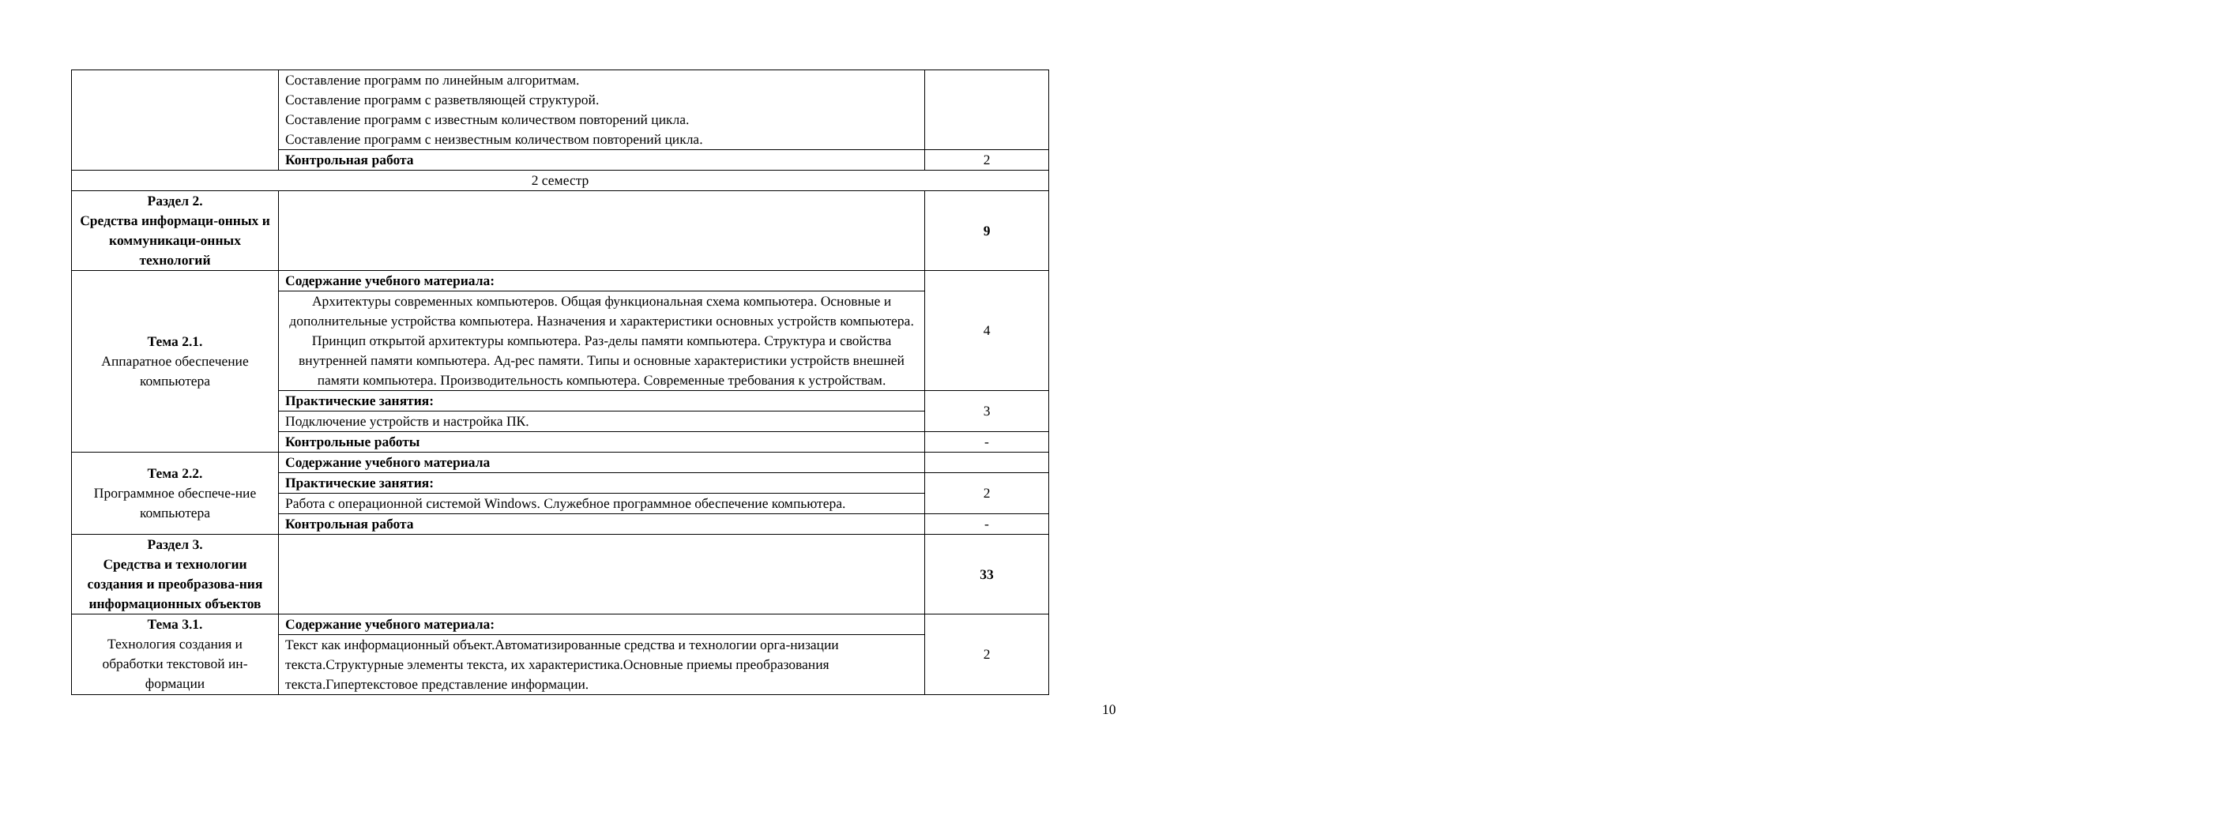| | Составление программ по линейным алгоритмам. Составление программ с разветвляющей структурой. Составление программ с известным количеством повторений цикла. Составление программ с неизвестным количеством повторений цикла. | |
| | Контрольная работа | 2 |
| 2 семестр | | |
| Раздел 2. Средства информаци-онных и коммуникаци-онных технологий | | 9 |
| Тема 2.1. Аппаратное обеспечение компьютера | Содержание учебного материала: | 4 |
| | Архитектуры современных компьютеров. Общая функциональная схема компьютера. Основные и дополнительные устройства компьютера. Назначения и характеристики основных устройств компьютера. Принцип открытой архитектуры компьютера. Раз-делы памяти компьютера. Структура и свойства внутренней памяти компьютера. Ад-рес памяти. Типы и основные характеристики устройств внешней памяти компьютера. Производительность компьютера. Современные требования к устройствам. | |
| | Практические занятия: | 3 |
| | Подключение устройств и настройка ПК. | |
| | Контрольные работы | - |
| Тема 2.2. Программное обеспече-ние компьютера | Содержание учебного материала | |
| | Практические занятия: | 2 |
| | Работа с операционной системой Windows. Служебное программное обеспечение компьютера. | |
| | Контрольная работа | - |
| Раздел 3. Средства и технологии создания и преобразова-ния информационных объектов | | 33 |
| Тема 3.1. Технология создания и обработки текстовой ин-формации | Содержание учебного материала: | 2 |
| | Текст как информационный объект.Автоматизированные средства и технологии орга-низации текста.Структурные элементы текста, их характеристика.Основные приемы преобразования текста.Гипертекстовое представление информации. | |
10